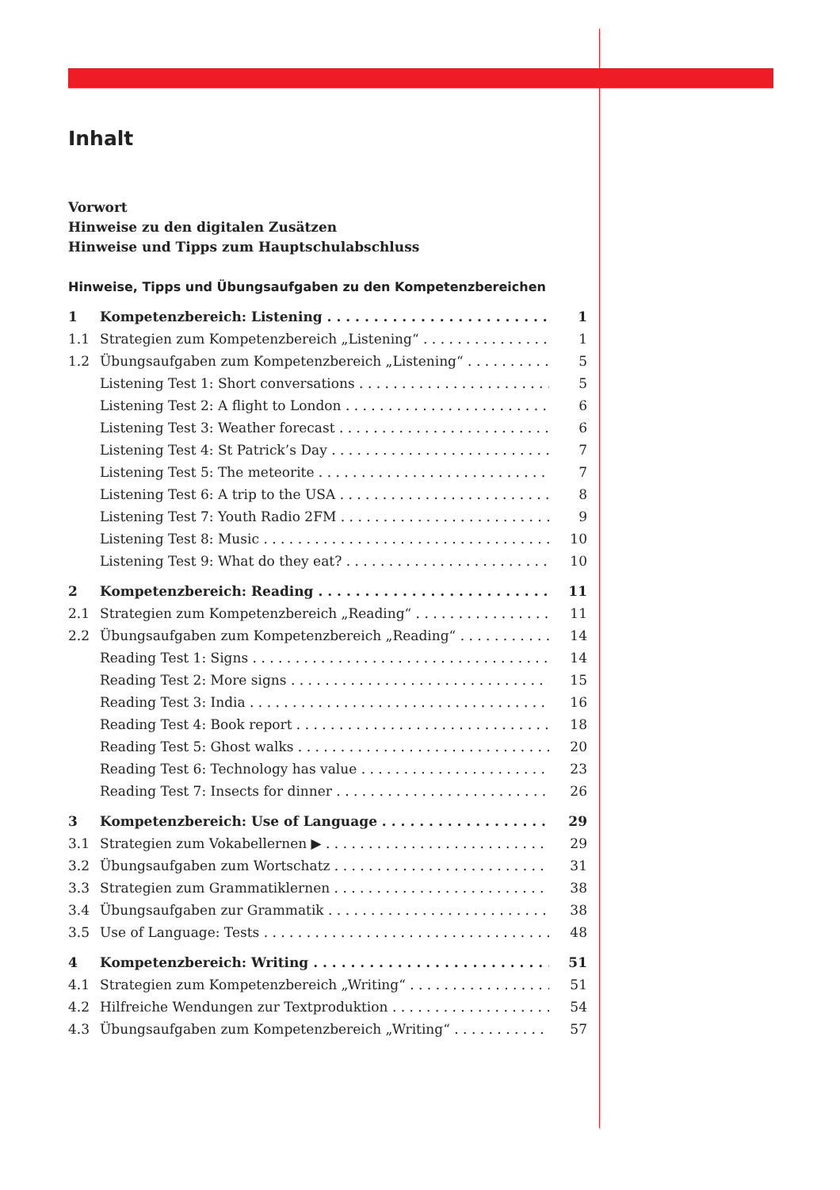Inhalt
Vorwort
Hinweise zu den digitalen Zusätzen
Hinweise und Tipps zum Hauptschulabschluss
Hinweise, Tipps und Übungsaufgaben zu den Kompetenzbereichen
1 Kompetenzbereich: Listening 1
1.1 Strategien zum Kompetenzbereich „Listening“1
1.2 Übungsaufgaben zum Kompetenzbereich „Listening“5
Listening Test 1: Short conversations 5
Listening Test 2: A flight to London 6
Listening Test 3: Weather forecast 6
Listening Test 4: St Patrick’s Day 7
Listening Test 5: The meteorite 7
Listening Test 6: A trip to the USA 8
Listening Test 7: Youth Radio 2FM 9
Listening Test 8: Music 10
Listening Test 9: What do they eat? 10
2 Kompetenzbereich: Reading 11
2.1 Strategien zum Kompetenzbereich „Reading“11
2.2 Übungsaufgaben zum Kompetenzbereich „Reading“14
Reading Test 1: Signs 14
Reading Test 2: More signs 15
Reading Test 3: India 16
Reading Test 4: Book report 18
Reading Test 5: Ghost walks 20
Reading Test 6: Technology has value 23
Reading Test 7: Insects for dinner 26
3 Kompetenzbereich: Use of Language 29
3.1 Strategien zum Vokabellernen ▶ 29
3.2 Übungsaufgaben zum Wortschatz 31
3.3 Strategien zum Grammatiklernen 38
3.4 Übungsaufgaben zur Grammatik 38
3.5 Use of Language: Tests 48
4 Kompetenzbereich: Writing 51
4.1 Strategien zum Kompetenzbereich „Writing“51
4.2 Hilfreiche Wendungen zur Textproduktion 54
4.3 Übungsaufgaben zum Kompetenzbereich „Writing“57